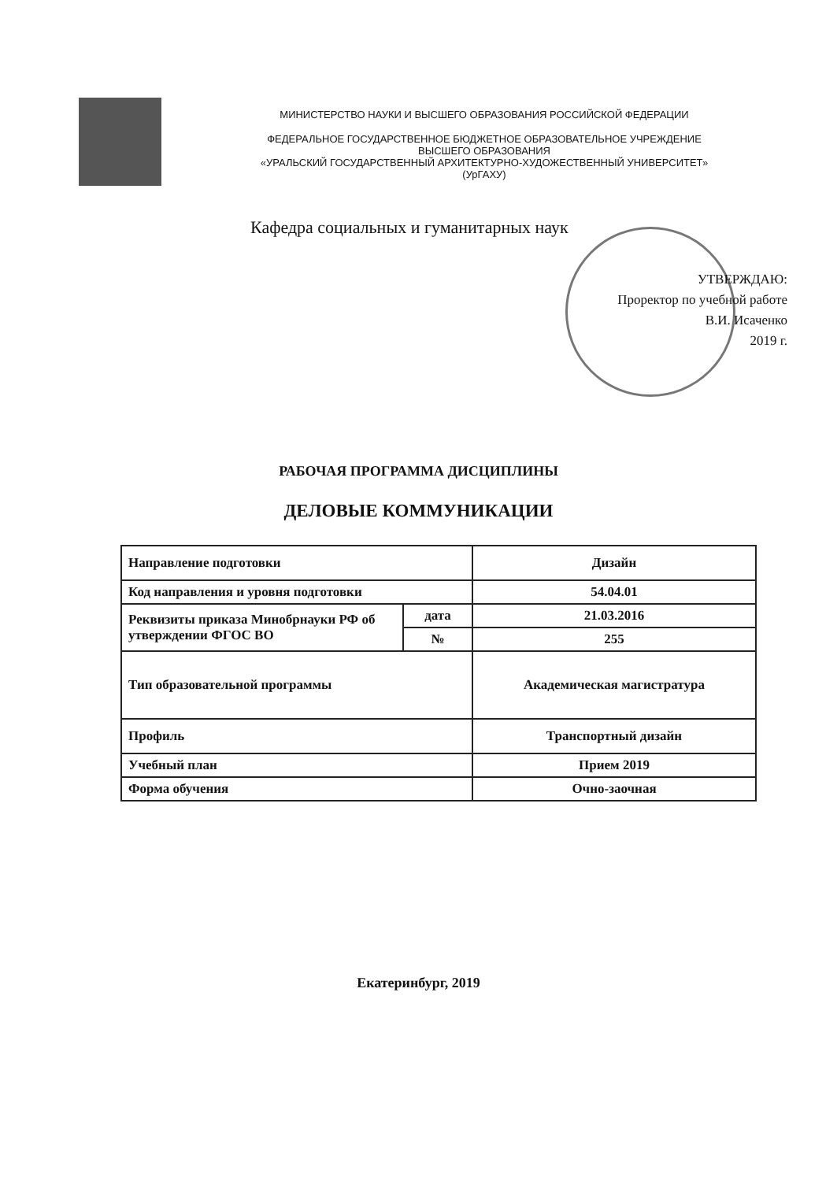МИНИСТЕРСТВО НАУКИ И ВЫСШЕГО ОБРАЗОВАНИЯ РОССИЙСКОЙ ФЕДЕРАЦИИ
ФЕДЕРАЛЬНОЕ ГОСУДАРСТВЕННОЕ БЮДЖЕТНОЕ ОБРАЗОВАТЕЛЬНОЕ УЧРЕЖДЕНИЕ
ВЫСШЕГО ОБРАЗОВАНИЯ
«УРАЛЬСКИЙ ГОСУДАРСТВЕННЫЙ АРХИТЕКТУРНО-ХУДОЖЕСТВЕННЫЙ УНИВЕРСИТЕТ»
(УрГАХУ)
Кафедра социальных и гуманитарных наук
УТВЕРЖДАЮ:
Проректор по учебной работе
В.И. Исаченко
2019 г.
РАБОЧАЯ ПРОГРАММА ДИСЦИПЛИНЫ
ДЕЛОВЫЕ КОММУНИКАЦИИ
| Направление подготовки | | Дизайн |
| Код направления и уровня подготовки | | 54.04.01 |
| Реквизиты приказа Минобрнауки РФ об утверждении ФГОС ВО | дата | 21.03.2016 |
| | № | 255 |
| Тип образовательной программы | | Академическая магистратура |
| Профиль | | Транспортный дизайн |
| Учебный план | | Прием 2019 |
| Форма обучения | | Очно-заочная |
Екатеринбург, 2019